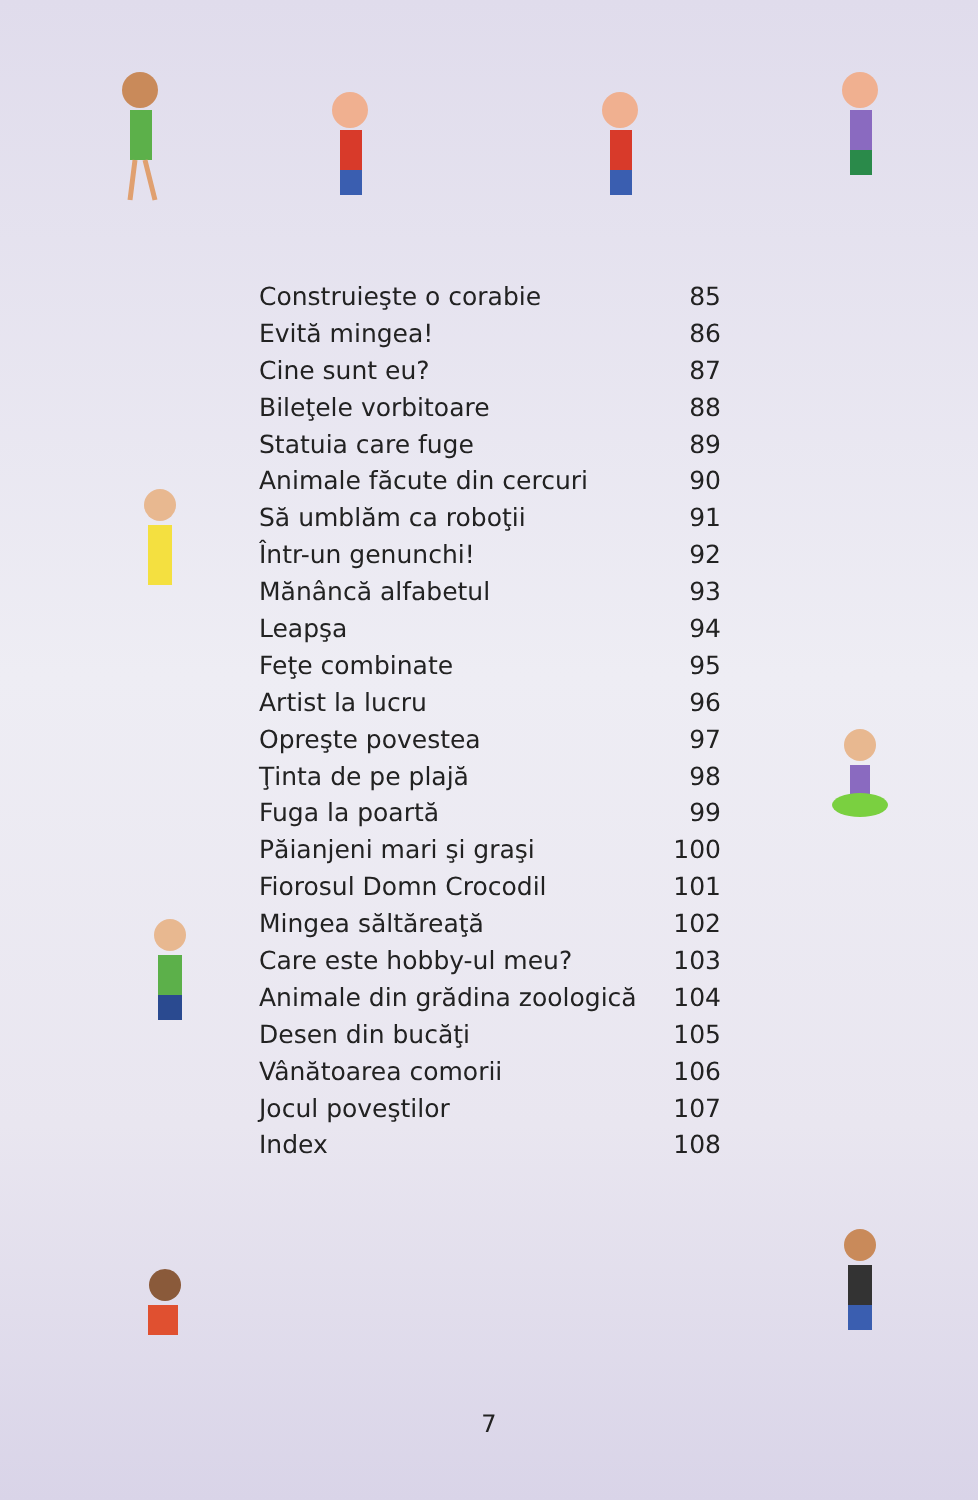| Construieşte o corabie | 85 |
| Evită mingea! | 86 |
| Cine sunt eu? | 87 |
| Bileţele vorbitoare | 88 |
| Statuia care fuge | 89 |
| Animale făcute din cercuri | 90 |
| Să umblăm ca roboţii | 91 |
| Într-un genunchi! | 92 |
| Mănâncă alfabetul | 93 |
| Leapşa | 94 |
| Feţe combinate | 95 |
| Artist la lucru | 96 |
| Opreşte povestea | 97 |
| Ţinta de pe plajă | 98 |
| Fuga la poartă | 99 |
| Păianjeni mari şi graşi | 100 |
| Fiorosul Domn Crocodil | 101 |
| Mingea săltăreaţă | 102 |
| Care este hobby-ul meu? | 103 |
| Animale din grădina zoologică | 104 |
| Desen din bucăţi | 105 |
| Vânătoarea comorii | 106 |
| Jocul poveştilor | 107 |
| Index | 108 |
7